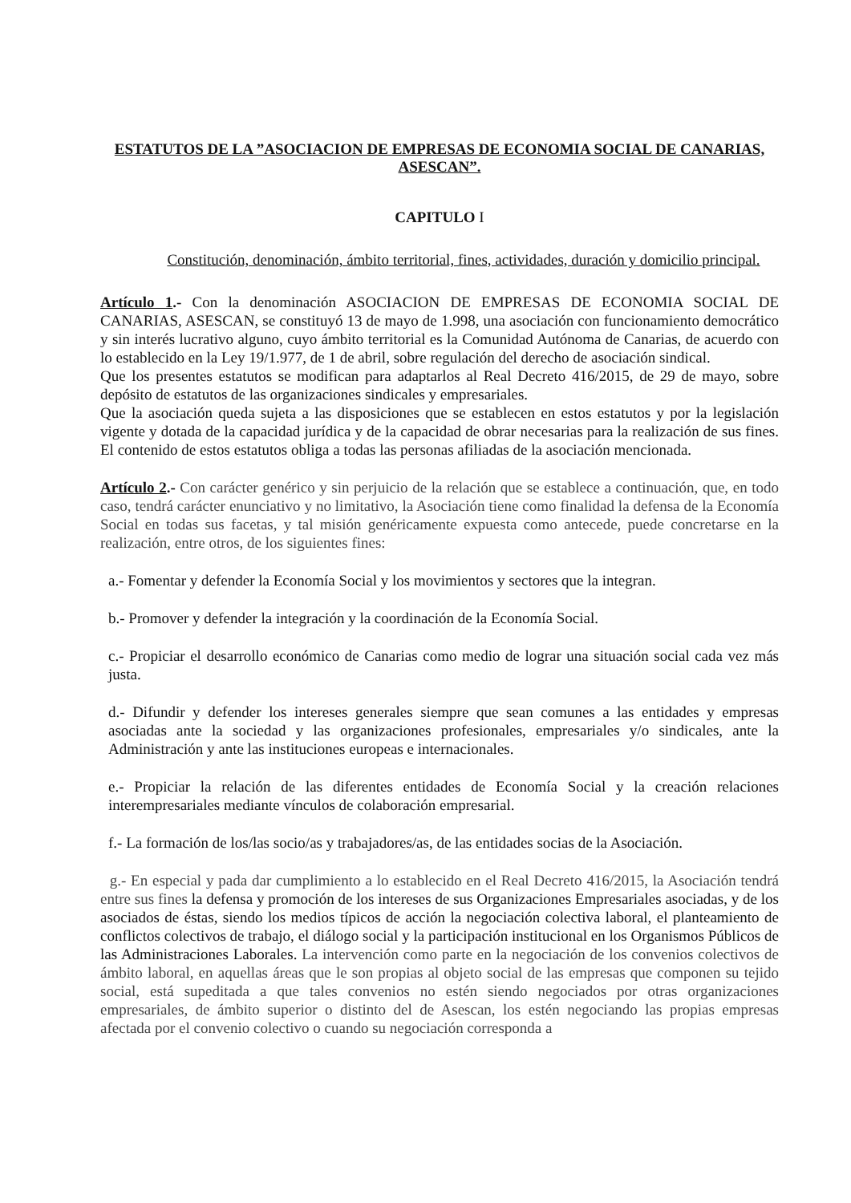ESTATUTOS DE LA ”ASOCIACION DE EMPRESAS DE ECONOMIA SOCIAL DE CANARIAS, ASESCAN”.
CAPITULO I
Constitución, denominación, ámbito territorial, fines, actividades, duración y domicilio principal.
Artículo 1.- Con la denominación ASOCIACION DE EMPRESAS DE ECONOMIA SOCIAL DE CANARIAS, ASESCAN, se constituyó 13 de mayo de 1.998, una asociación con funcionamiento democrático y sin interés lucrativo alguno, cuyo ámbito territorial es la Comunidad Autónoma de Canarias, de acuerdo con lo establecido en la Ley 19/1.977, de 1 de abril, sobre regulación del derecho de asociación sindical.
Que los presentes estatutos se modifican para adaptarlos al Real Decreto 416/2015, de 29 de mayo, sobre depósito de estatutos de las organizaciones sindicales y empresariales.
Que la asociación queda sujeta a las disposiciones que se establecen en estos estatutos y por la legislación vigente y dotada de la capacidad jurídica y de la capacidad de obrar necesarias para la realización de sus fines. El contenido de estos estatutos obliga a todas las personas afiliadas de la asociación mencionada.
Artículo 2.- Con carácter genérico y sin perjuicio de la relación que se establece a continuación, que, en todo caso, tendrá carácter enunciativo y no limitativo, la Asociación tiene como finalidad la defensa de la Economía Social en todas sus facetas, y tal misión genéricamente expuesta como antecede, puede concretarse en la realización, entre otros, de los siguientes fines:
a.- Fomentar y defender la Economía Social y los movimientos y sectores que la integran.
b.- Promover y defender la integración y la coordinación de la Economía Social.
c.- Propiciar el desarrollo económico de Canarias como medio de lograr una situación social cada vez más justa.
d.- Difundir y defender los intereses generales siempre que sean comunes a las entidades y empresas asociadas ante la sociedad y las organizaciones profesionales, empresariales y/o sindicales, ante la Administración y ante las instituciones europeas e internacionales.
e.- Propiciar la relación de las diferentes entidades de Economía Social y la creación relaciones interempresariales mediante vínculos de colaboración empresarial.
f.- La formación de los/las socio/as y trabajadores/as, de las entidades socias de la Asociación.
g.- En especial y pada dar cumplimiento a lo establecido en el Real Decreto 416/2015, la Asociación tendrá entre sus fines la defensa y promoción de los intereses de sus Organizaciones Empresariales asociadas, y de los asociados de éstas, siendo los medios típicos de acción la negociación colectiva laboral, el planteamiento de conflictos colectivos de trabajo, el diálogo social y la participación institucional en los Organismos Públicos de las Administraciones Laborales. La intervención como parte en la negociación de los convenios colectivos de ámbito laboral, en aquellas áreas que le son propias al objeto social de las empresas que componen su tejido social, está supeditada a que tales convenios no estén siendo negociados por otras organizaciones empresariales, de ámbito superior o distinto del de Asescan, los estén negociando las propias empresas afectada por el convenio colectivo o cuando su negociación corresponda a